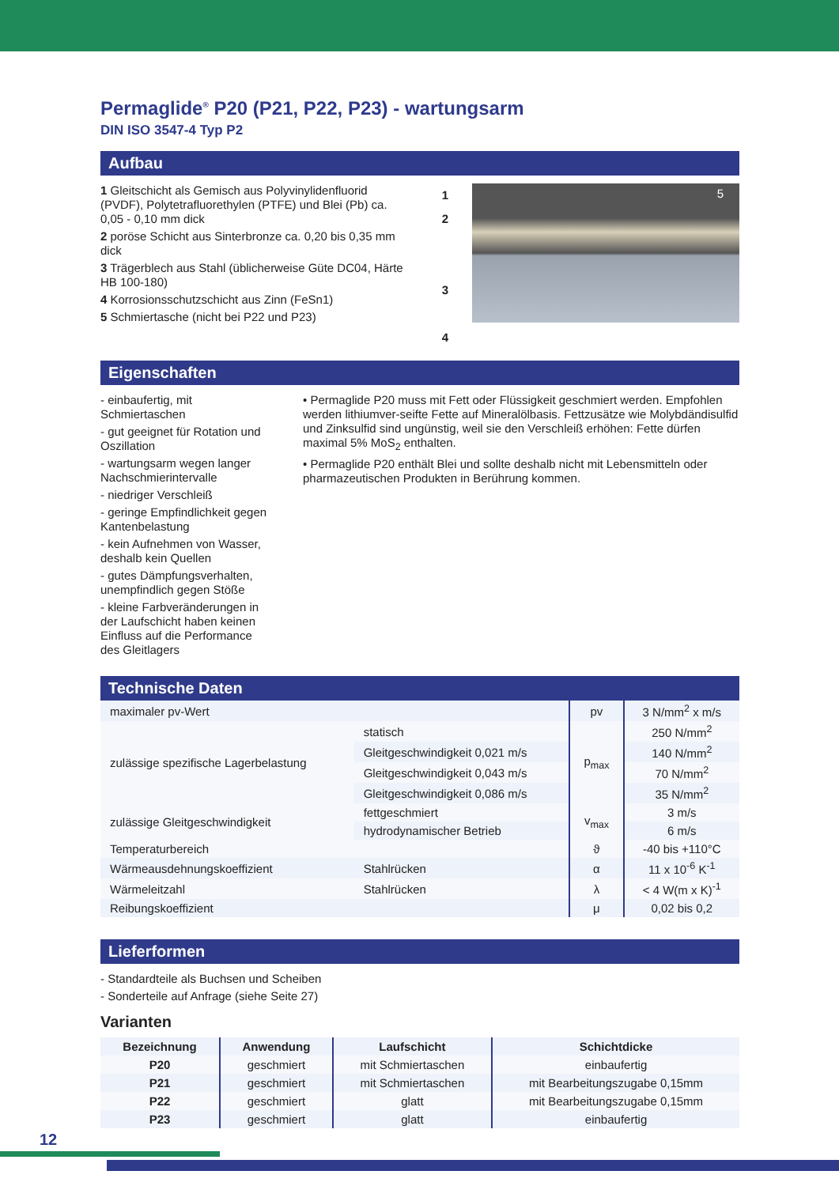Permaglide<sup>®</sup> P20 (P21, P22, P23) - wartungsarm
DIN ISO 3547-4 Typ P2
Aufbau
1 Gleitschicht als Gemisch aus Polyvinylidenfluorid (PVDF), Polytetrafluorethylen (PTFE) und Blei (Pb) ca. 0,05 - 0,10 mm dick
2 poröse Schicht aus Sinterbronze ca. 0,20 bis 0,35 mm dick
3 Trägerblech aus Stahl (üblicherweise Güte DC04, Härte HB 100-180)
4 Korrosionsschutzschicht aus Zinn (FeSn1)
5 Schmiertasche (nicht bei P22 und P23)
1
2
3
4
5
Eigenschaften
- einbaufertig, mit Schmiertaschen
- gut geeignet für Rotation und Oszillation
- wartungsarm wegen langer Nachschmierintervalle
- niedriger Verschleiß
- geringe Empfindlichkeit gegen Kantenbelastung
- kein Aufnehmen von Wasser, deshalb kein Quellen
- gutes Dämpfungsverhalten, unempfindlich gegen Stöße
- kleine Farbveränderungen in der Laufschicht haben keinen Einfluss auf die Performance des Gleitlagers
• Permaglide P20 muss mit Fett oder Flüssigkeit geschmiert werden. Empfohlen werden lithiumver-seifte Fette auf Mineralölbasis. Fettzusätze wie Molybdändisulfid und Zinksulfid sind ungünstig, weil sie den Verschleiß erhöhen: Fette dürfen maximal 5% MoS<sub>2</sub> enthalten.
• Permaglide P20 enthält Blei und sollte deshalb nicht mit Lebensmitteln oder pharmazeutischen Produkten in Berührung kommen.
Technische Daten
| maximaler pv-Wert | | pv | 3 N/mm<sup>2</sup> x m/s |
| zulässige spezifische Lagerbelastung | statisch | p<sub>max</sub> | 250 N/mm<sup>2</sup> |
| | Gleitgeschwindigkeit 0,021 m/s | | 140 N/mm<sup>2</sup> |
| | Gleitgeschwindigkeit 0,043 m/s | | 70 N/mm<sup>2</sup> |
| | Gleitgeschwindigkeit 0,086 m/s | | 35 N/mm<sup>2</sup> |
| zulässige Gleitgeschwindigkeit | fettgeschmiert | v<sub>max</sub> | 3 m/s |
| | hydrodynamischer Betrieb | | 6 m/s |
| Temperaturbereich | | ϑ | -40 bis +110°C |
| Wärmeausdehnungskoeffizient | Stahlrücken | α | 11 x 10<sup>-6</sup> K<sup>-1</sup> |
| Wärmeleitzahl | Stahlrücken | λ | < 4 W(m x K)<sup>-1</sup> |
| Reibungskoeffizient | | μ | 0,02 bis 0,2 |
Lieferformen
- Standardteile als Buchsen und Scheiben
- Sonderteile auf Anfrage (siehe Seite 27)
Varianten
| Bezeichnung | Anwendung | Laufschicht | Schichtdicke |
| --- | --- | --- | --- |
| P20 | geschmiert | mit Schmiertaschen | einbaufertig |
| P21 | geschmiert | mit Schmiertaschen | mit Bearbeitungszugabe 0,15mm |
| P22 | geschmiert | glatt | mit Bearbeitungszugabe 0,15mm |
| P23 | geschmiert | glatt | einbaufertig |
12